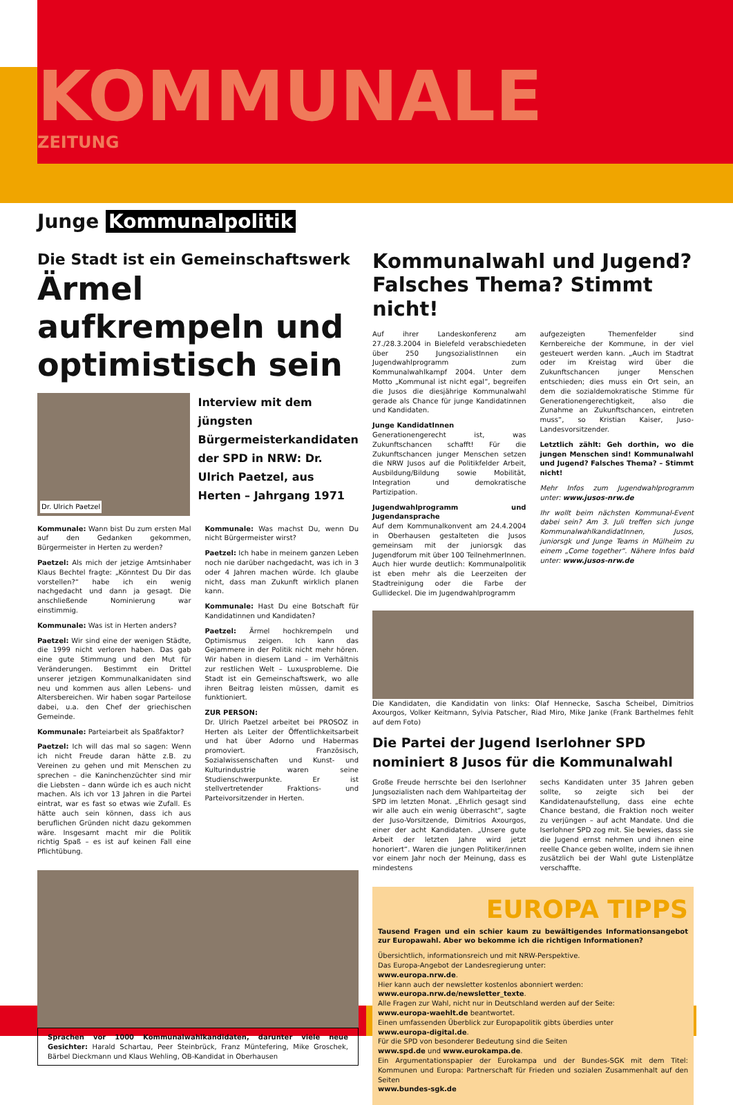KOMMUNALE
ZEITUNG
Junge Kommunalpolitik
Die Stadt ist ein Gemeinschaftswerk
Ärmel aufkrempeln und optimistisch sein
Dr. Ulrich Paetzel
Interview mit dem jüngsten Bürgermeisterkandidaten der SPD in NRW: Dr. Ulrich Paetzel, aus Herten – Jahrgang 1971
Kommunale: Wann bist Du zum ersten Mal auf den Gedanken gekommen, Bürgermeister in Herten zu werden?
Paetzel: Als mich der jetzige Amtsinhaber Klaus Bechtel fragte: „Könntest Du Dir das vorstellen?“ habe ich ein wenig nachgedacht und dann ja gesagt. Die anschließende Nominierung war einstimmig.
Kommunale: Was ist in Herten anders?
Paetzel: Wir sind eine der wenigen Städte, die 1999 nicht verloren haben. Das gab eine gute Stimmung und den Mut für Veränderungen. Bestimmt ein Drittel unserer jetzigen Kommunalkanidaten sind neu und kommen aus allen Lebens- und Altersbereichen. Wir haben sogar Parteilose dabei, u.a. den Chef der griechischen Gemeinde.
Kommunale: Parteiarbeit als Spaßfaktor?
Paetzel: Ich will das mal so sagen: Wenn ich nicht Freude daran hätte z.B. zu Vereinen zu gehen und mit Menschen zu sprechen – die Kaninchenzüchter sind mir die Liebsten – dann würde ich es auch nicht machen. Als ich vor 13 Jahren in die Partei eintrat, war es fast so etwas wie Zufall. Es hätte auch sein können, dass ich aus beruflichen Gründen nicht dazu gekommen wäre. Insgesamt macht mir die Politik richtig Spaß – es ist auf keinen Fall eine Pflichtübung.
Kommunale: Was machst Du, wenn Du nicht Bürgermeister wirst?
Paetzel: Ich habe in meinem ganzen Leben noch nie darüber nachgedacht, was ich in 3 oder 4 Jahren machen würde. Ich glaube nicht, dass man Zukunft wirklich planen kann.
Kommunale: Hast Du eine Botschaft für Kandidatinnen und Kandidaten?
Paetzel: Ärmel hochkrempeln und Optimismus zeigen. Ich kann das Gejammere in der Politik nicht mehr hören. Wir haben in diesem Land – im Verhältnis zur restlichen Welt – Luxusprobleme. Die Stadt ist ein Gemeinschaftswerk, wo alle ihren Beitrag leisten müssen, damit es funktioniert.
ZUR PERSON:
Dr. Ulrich Paetzel arbeitet bei PROSOZ in Herten als Leiter der Öffentlichkeitsarbeit und hat über Adorno und Habermas promoviert. Französisch, Sozialwissenschaften und Kunst- und Kulturindustrie waren seine Studienschwerpunkte. Er ist stellvertretender Fraktions- und Parteivorsitzender in Herten.
Sprachen vor 1000 Kommunalwahlkandidaten, darunter viele neue Gesichter: Harald Schartau, Peer Steinbrück, Franz Müntefering, Mike Groschek, Bärbel Dieckmann und Klaus Wehling, OB-Kandidat in Oberhausen
Kommunalwahl und Jugend? Falsches Thema? Stimmt nicht!
Auf ihrer Landeskonferenz am 27./28.3.2004 in Bielefeld verabschiedeten über 250 JungsozialistInnen ein Jugendwahlprogramm zum Kommunalwahlkampf 2004. Unter dem Motto „Kommunal ist nicht egal“, begreifen die Jusos die diesjährige Kommunalwahl gerade als Chance für junge Kandidatinnen und Kandidaten.
Junge KandidatInnen
Generationengerecht ist, was Zukunftschancen schafft! Für die Zukunftschancen junger Menschen setzen die NRW Jusos auf die Politikfelder Arbeit, Ausbildung/Bildung sowie Mobilität, Integration und demokratische Partizipation.
Jugendwahlprogramm und Jugendansprache
Auf dem Kommunalkonvent am 24.4.2004 in Oberhausen gestalteten die Jusos gemeinsam mit der juniorsgk das Jugendforum mit über 100 TeilnehmerInnen. Auch hier wurde deutlich: Kommunalpolitik ist eben mehr als die Leerzeiten der Stadtreinigung oder die Farbe der Gullideckel. Die im Jugendwahlprogramm
aufgezeigten Themenfelder sind Kernbereiche der Kommune, in der viel gesteuert werden kann. „Auch im Stadtrat oder im Kreistag wird über die Zukunftschancen junger Menschen entschieden; dies muss ein Ort sein, an dem die sozialdemokratische Stimme für Generationengerechtigkeit, also die Zunahme an Zukunftschancen, eintreten muss“, so Kristian Kaiser, Juso-Landesvorsitzender.
Letztlich zählt: Geh dorthin, wo die jungen Menschen sind! Kommunalwahl und Jugend? Falsches Thema? – Stimmt nicht!
Mehr Infos zum Jugendwahlprogramm unter: www.jusos-nrw.de
Ihr wollt beim nächsten Kommunal-Event dabei sein? Am 3. Juli treffen sich junge KommunalwahlkandidatInnen, Jusos, juniorsgk und Junge Teams in Mülheim zu einem „Come together“. Nähere Infos bald unter: www.jusos-nrw.de
Die Kandidaten, die Kandidatin von links: Olaf Hennecke, Sascha Scheibel, Dimitrios Axourgos, Volker Keitmann, Sylvia Patscher, Riad Miro, Mike Janke (Frank Barthelmes fehlt auf dem Foto)
Die Partei der Jugend Iserlohner SPD nominiert 8 Jusos für die Kommunalwahl
Große Freude herrschte bei den Iserlohner Jungsozialisten nach dem Wahlparteitag der SPD im letzten Monat. „Ehrlich gesagt sind wir alle auch ein wenig überrascht“, sagte der Juso-Vorsitzende, Dimitrios Axourgos, einer der acht Kandidaten. „Unsere gute Arbeit der letzten Jahre wird jetzt honoriert“. Waren die jungen Politiker/innen vor einem Jahr noch der Meinung, dass es mindestens
sechs Kandidaten unter 35 Jahren geben sollte, so zeigte sich bei der Kandidatenaufstellung, dass eine echte Chance bestand, die Fraktion noch weiter zu verjüngen – auf acht Mandate. Und die Iserlohner SPD zog mit. Sie bewies, dass sie die Jugend ernst nehmen und ihnen eine reelle Chance geben wollte, indem sie ihnen zusätzlich bei der Wahl gute Listenplätze verschaffte.
EUROPA TIPPS
Tausend Fragen und ein schier kaum zu bewältigendes Informationsangebot zur Europawahl. Aber wo bekomme ich die richtigen Informationen?
Übersichtlich, informationsreich und mit NRW-Perspektive.
Das Europa-Angebot der Landesregierung unter:
www.europa.nrw.de.
Hier kann auch der newsletter kostenlos abonniert werden:
www.europa.nrw.de/newsletter_texte.
Alle Fragen zur Wahl, nicht nur in Deutschland werden auf der Seite:
www.europa-waehlt.de beantwortet.
Einen umfassenden Überblick zur Europapolitik gibts überdies unter
www.europa-digital.de.
Für die SPD von besonderer Bedeutung sind die Seiten
www.spd.de und www.eurokampa.de.
Ein Argumentationspapier der Eurokampa und der Bundes-SGK mit dem Titel: Kommunen und Europa: Partnerschaft für Frieden und sozialen Zusammenhalt auf den Seiten
www.bundes-sgk.de